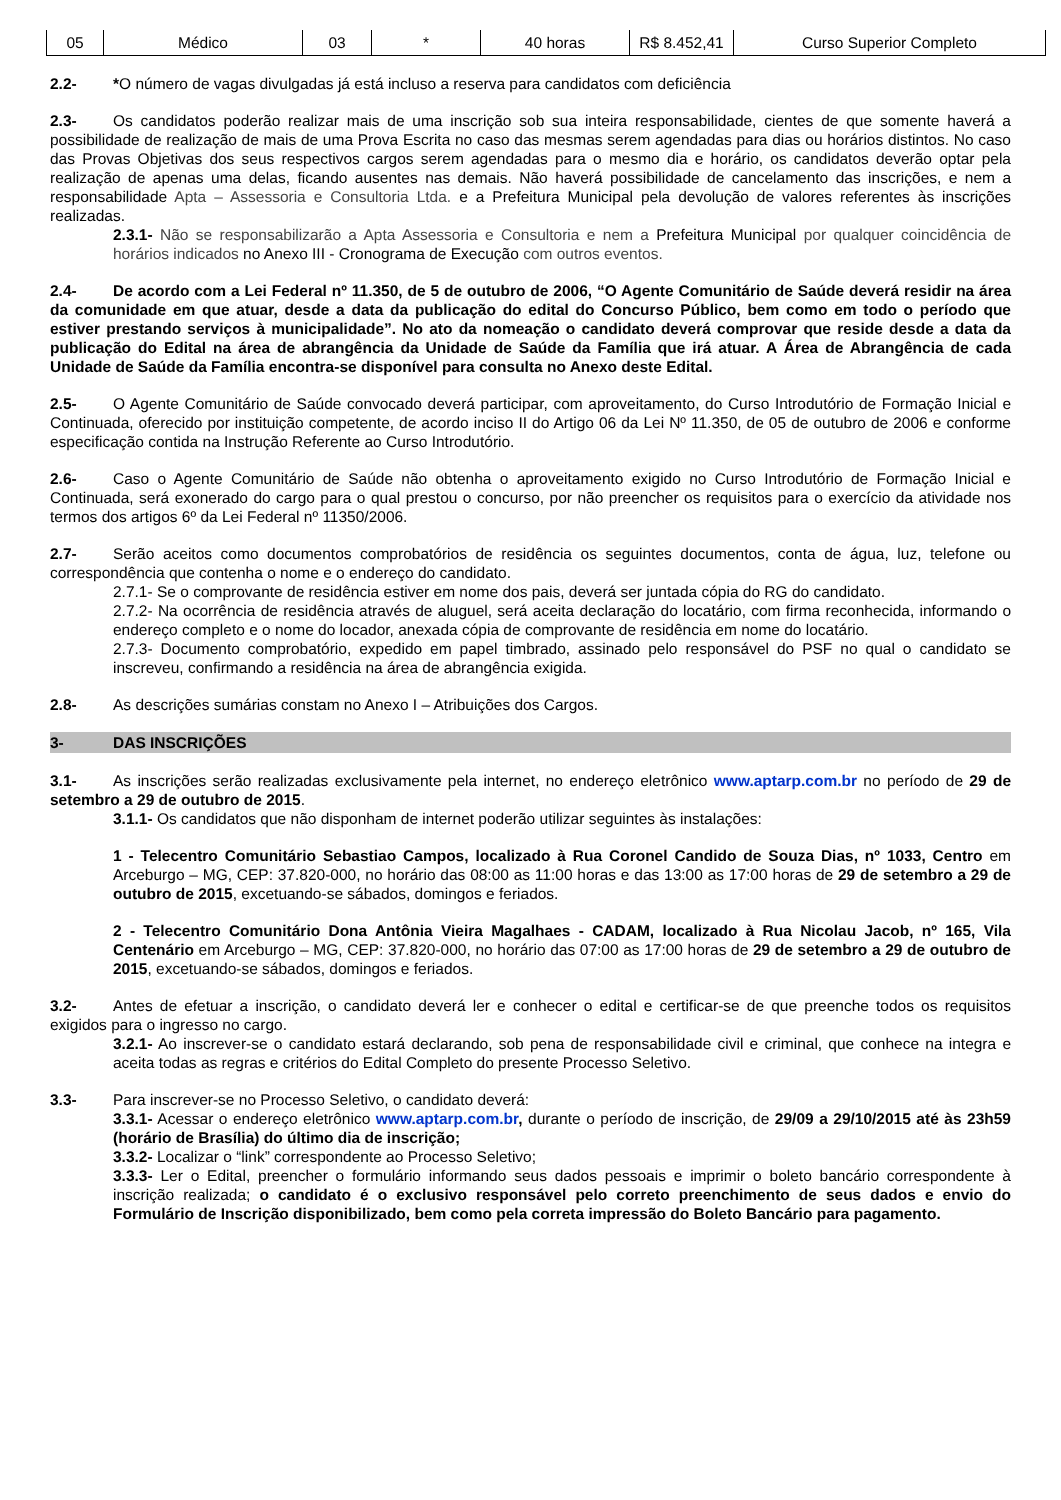| 05 | Médico | 03 | * | 40 horas | R$ 8.452,41 | Curso Superior Completo |
2.2- *O número de vagas divulgadas já está incluso a reserva para candidatos com deficiência
2.3- Os candidatos poderão realizar mais de uma inscrição sob sua inteira responsabilidade, cientes de que somente haverá a possibilidade de realização de mais de uma Prova Escrita no caso das mesmas serem agendadas para dias ou horários distintos. No caso das Provas Objetivas dos seus respectivos cargos serem agendadas para o mesmo dia e horário, os candidatos deverão optar pela realização de apenas uma delas, ficando ausentes nas demais. Não haverá possibilidade de cancelamento das inscrições, e nem a responsabilidade Apta – Assessoria e Consultoria Ltda. e a Prefeitura Municipal pela devolução de valores referentes às inscrições realizadas.
2.3.1- Não se responsabilizarão a Apta Assessoria e Consultoria e nem a Prefeitura Municipal por qualquer coincidência de horários indicados no Anexo III - Cronograma de Execução com outros eventos.
2.4- De acordo com a Lei Federal nº 11.350, de 5 de outubro de 2006, “O Agente Comunitário de Saúde deverá residir na área da comunidade em que atuar, desde a data da publicação do edital do Concurso Público, bem como em todo o período que estiver prestando serviços à municipalidade”. No ato da nomeação o candidato deverá comprovar que reside desde a data da publicação do Edital na área de abrangência da Unidade de Saúde da Família que irá atuar. A Área de Abrangência de cada Unidade de Saúde da Família encontra-se disponível para consulta no Anexo deste Edital.
2.5- O Agente Comunitário de Saúde convocado deverá participar, com aproveitamento, do Curso Introdutório de Formação Inicial e Continuada, oferecido por instituição competente, de acordo inciso II do Artigo 06 da Lei Nº 11.350, de 05 de outubro de 2006 e conforme especificação contida na Instrução Referente ao Curso Introdutório.
2.6- Caso o Agente Comunitário de Saúde não obtenha o aproveitamento exigido no Curso Introdutório de Formação Inicial e Continuada, será exonerado do cargo para o qual prestou o concurso, por não preencher os requisitos para o exercício da atividade nos termos dos artigos 6º da Lei Federal nº 11350/2006.
2.7- Serão aceitos como documentos comprobatórios de residência os seguintes documentos, conta de água, luz, telefone ou correspondência que contenha o nome e o endereço do candidato.
2.7.1- Se o comprovante de residência estiver em nome dos pais, deverá ser juntada cópia do RG do candidato.
2.7.2- Na ocorrência de residência através de aluguel, será aceita declaração do locatário, com firma reconhecida, informando o endereço completo e o nome do locador, anexada cópia de comprovante de residência em nome do locatário.
2.7.3- Documento comprobatório, expedido em papel timbrado, assinado pelo responsável do PSF no qual o candidato se inscreveu, confirmando a residência na área de abrangência exigida.
2.8- As descrições sumárias constam no Anexo I – Atribuições dos Cargos.
3- DAS INSCRIÇÕES
3.1- As inscrições serão realizadas exclusivamente pela internet, no endereço eletrônico www.aptarp.com.br no período de 29 de setembro a 29 de outubro de 2015.
3.1.1- Os candidatos que não disponham de internet poderão utilizar seguintes às instalações:
1 - Telecentro Comunitário Sebastiao Campos, localizado à Rua Coronel Candido de Souza Dias, nº 1033, Centro em Arceburgo – MG, CEP: 37.820-000, no horário das 08:00 as 11:00 horas e das 13:00 as 17:00 horas de 29 de setembro a 29 de outubro de 2015, excetuando-se sábados, domingos e feriados.
2 - Telecentro Comunitário Dona Antônia Vieira Magalhaes - CADAM, localizado à Rua Nicolau Jacob, nº 165, Vila Centenário em Arceburgo – MG, CEP: 37.820-000, no horário das 07:00 as 17:00 horas de 29 de setembro a 29 de outubro de 2015, excetuando-se sábados, domingos e feriados.
3.2- Antes de efetuar a inscrição, o candidato deverá ler e conhecer o edital e certificar-se de que preenche todos os requisitos exigidos para o ingresso no cargo.
3.2.1- Ao inscrever-se o candidato estará declarando, sob pena de responsabilidade civil e criminal, que conhece na integra e aceita todas as regras e critérios do Edital Completo do presente Processo Seletivo.
3.3- Para inscrever-se no Processo Seletivo, o candidato deverá:
3.3.1- Acessar o endereço eletrônico www.aptarp.com.br, durante o período de inscrição, de 29/09 a 29/10/2015 até às 23h59 (horário de Brasília) do último dia de inscrição;
3.3.2- Localizar o “link” correspondente ao Processo Seletivo;
3.3.3- Ler o Edital, preencher o formulário informando seus dados pessoais e imprimir o boleto bancário correspondente à inscrição realizada; o candidato é o exclusivo responsável pelo correto preenchimento de seus dados e envio do Formulário de Inscrição disponibilizado, bem como pela correta impressão do Boleto Bancário para pagamento.